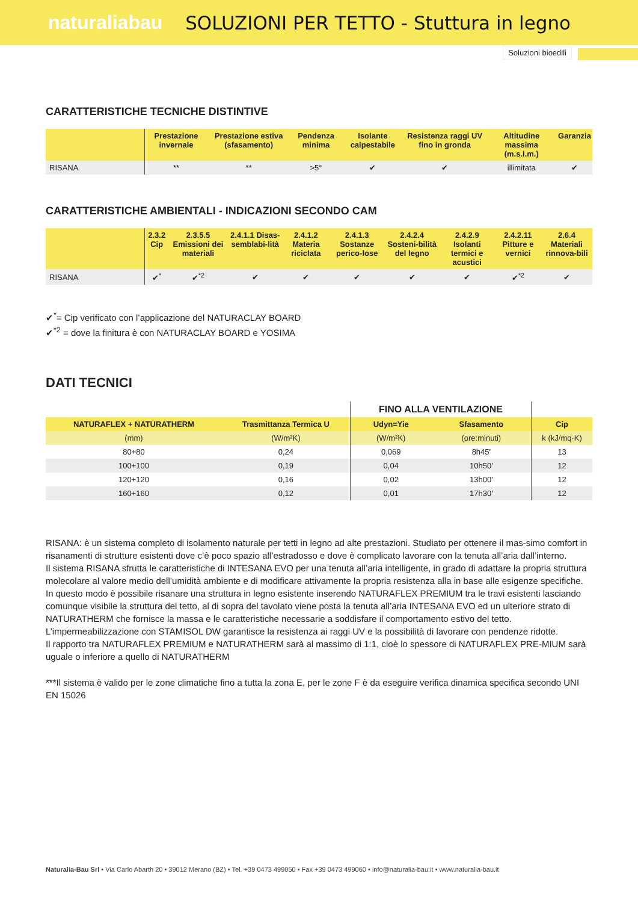naturaliabau
SOLUZIONI PER TETTO - Stuttura in legno
Soluzioni bioedili
CARATTERISTICHE TECNICHE DISTINTIVE
| | Prestazione invernale | Prestazione estiva (sfasamento) | Pendenza minima | Isolante calpestabile | Resistenza raggi UV fino in gronda | Altitudine massima (m.s.l.m.) | Garanzia |
| --- | --- | --- | --- | --- | --- | --- | --- |
| RISANA | ** | ** | >5° | ✔ | ✔ | illimitata | ✔ |
CARATTERISTICHE AMBIENTALI - INDICAZIONI SECONDO CAM
| | 2.3.2 Cip | 2.3.5.5 Emissioni dei materiali | 2.4.1.1 Disas-semblabi-lità | 2.4.1.2 Materia riciclata | 2.4.1.3 Sostanze perico-lose | 2.4.2.4 Sosteni-bilità del legno | 2.4.2.9 Isolanti termici e acustici | 2.4.2.11 Pitture e vernici | 2.6.4 Materiali rinnova-bili |
| --- | --- | --- | --- | --- | --- | --- | --- | --- | --- |
| RISANA | ✔<sup>*</sup> | ✔<sup>*2</sup> | ✔ | ✔ | ✔ | ✔ | ✔ | ✔<sup>*2</sup> | ✔ |
✔<sup>*</sup>= Cip verificato con l’applicazione del NATURACLAY BOARD
✔<sup>*2</sup> = dove la finitura è con NATURACLAY BOARD e YOSIMA
DATI TECNICI
| | | FINO ALLA VENTILAZIONE | | |
| NATURAFLEX + NATURATHERM | Trasmittanza Termica U | Udyn=Yie | Sfasamento | Cip |
| (mm) | (W/m²K) | (W/m²K) | (ore:minuti) | k (kJ/mq·K) |
| 80+80 | 0,24 | 0,069 | 8h45' | 13 |
| 100+100 | 0,19 | 0,04 | 10h50' | 12 |
| 120+120 | 0,16 | 0,02 | 13h00' | 12 |
| 160+160 | 0,12 | 0,01 | 17h30' | 12 |
RISANA: è un sistema completo di isolamento naturale per tetti in legno ad alte prestazioni. Studiato per ottenere il mas-simo comfort in risanamenti di strutture esistenti dove c’è poco spazio all’estradosso e dove è complicato lavorare con la tenuta all’aria dall’interno.
Il sistema RISANA sfrutta le caratteristiche di INTESANA EVO per una tenuta all’aria intelligente, in grado di adattare la propria struttura molecolare al valore medio dell’umidità ambiente e di modificare attivamente la propria resistenza alla in base alle esigenze specifiche.
In questo modo è possibile risanare una struttura in legno esistente inserendo NATURAFLEX PREMIUM tra le travi esistenti lasciando comunque visibile la struttura del tetto, al di sopra del tavolato viene posta la tenuta all’aria INTESANA EVO ed un ulteriore strato di NATURATHERM che fornisce la massa e le caratteristiche necessarie a soddisfare il comportamento estivo del tetto. L’impermeabilizzazione con STAMISOL DW garantisce la resistenza ai raggi UV e la possibilità di lavorare con pendenze ridotte.
Il rapporto tra NATURAFLEX PREMIUM e NATURATHERM sarà al massimo di 1:1, cioè lo spessore di NATURAFLEX PRE-MIUM sarà uguale o inferiore a quello di NATURATHERM
***Il sistema è valido per le zone climatiche fino a tutta la zona E, per le zone F è da eseguire verifica dinamica specifica secondo UNI EN 15026
Naturalia-Bau Srl • Via Carlo Abarth 20 • 39012 Merano (BZ) • Tel. +39 0473 499050 • Fax +39 0473 499060 • info@naturalia-bau.it • www.naturalia-bau.it